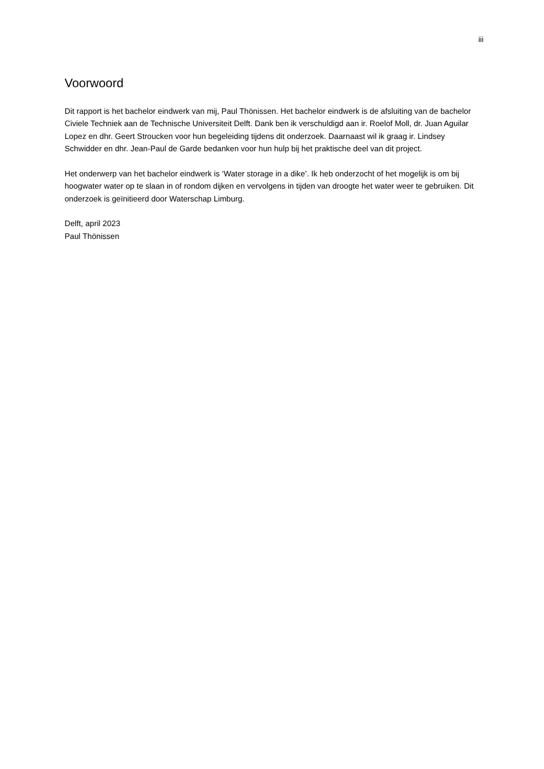iii
Voorwoord
Dit rapport is het bachelor eindwerk van mij, Paul Thönissen. Het bachelor eindwerk is de afsluiting van de bachelor Civiele Techniek aan de Technische Universiteit Delft. Dank ben ik verschuldigd aan ir. Roelof Moll, dr. Juan Aguilar Lopez en dhr. Geert Stroucken voor hun begeleiding tijdens dit onderzoek. Daarnaast wil ik graag ir. Lindsey Schwidder en dhr. Jean-Paul de Garde bedanken voor hun hulp bij het praktische deel van dit project.
Het onderwerp van het bachelor eindwerk is ‘Water storage in a dike’. Ik heb onderzocht of het mogelijk is om bij hoogwater water op te slaan in of rondom dijken en vervolgens in tijden van droogte het water weer te gebruiken. Dit onderzoek is geïnitieerd door Waterschap Limburg.
Delft, april 2023
Paul Thönissen